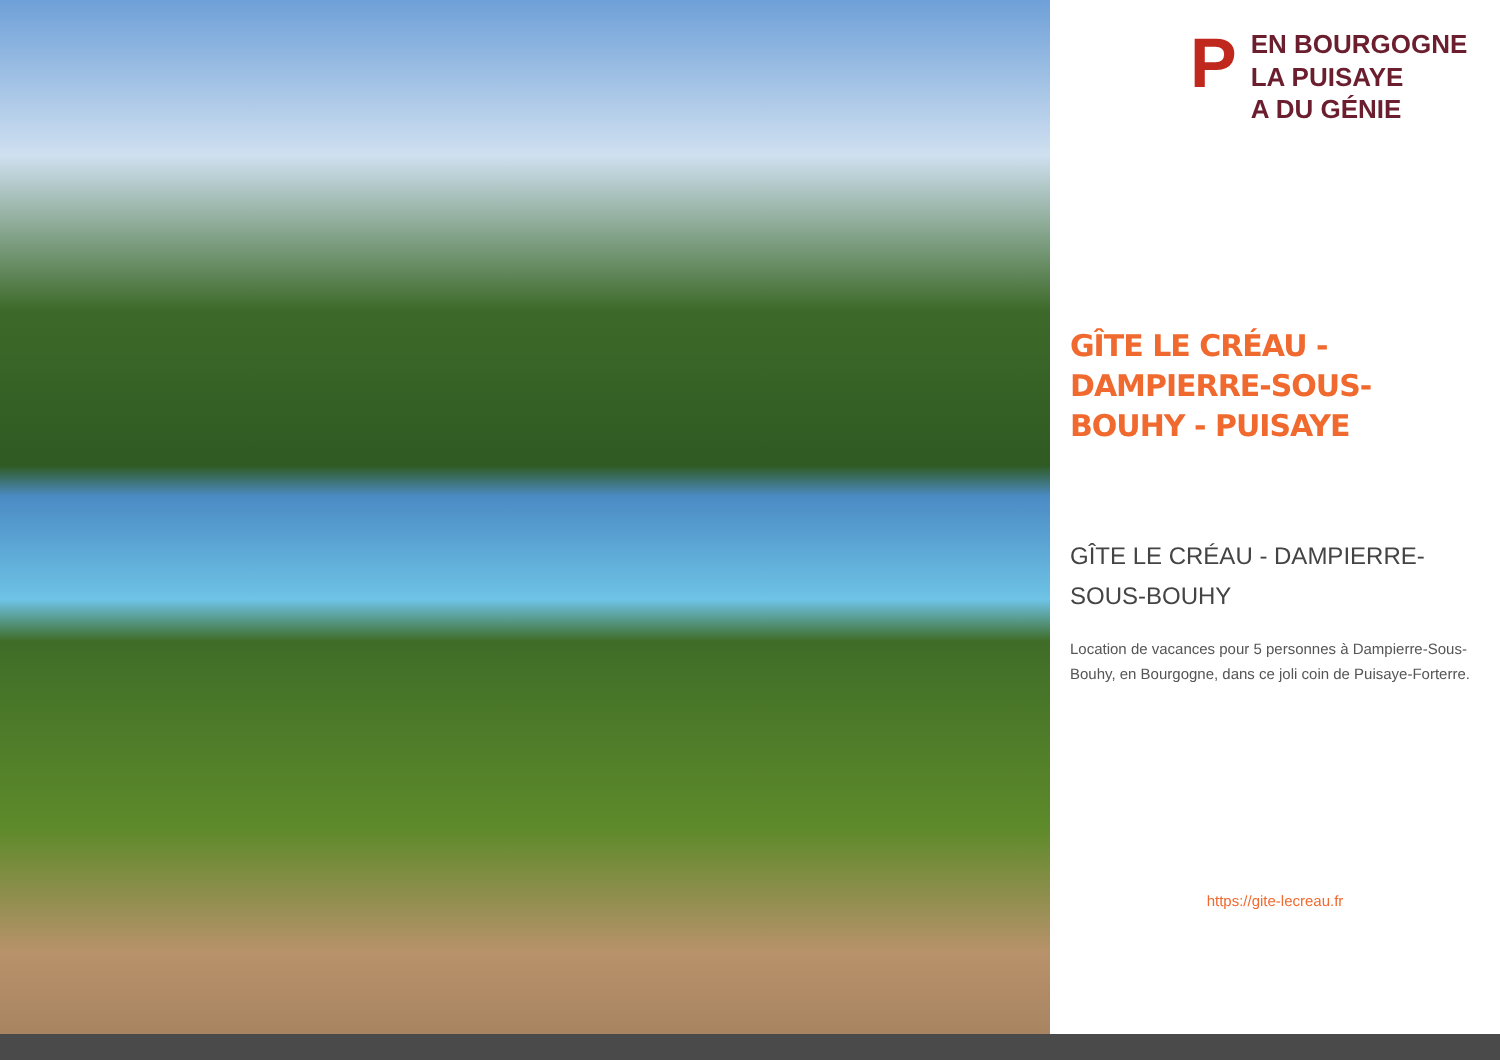PEN BOURGOGNE
LA PUISAYE
A DU GÉNIE
GÎTE LE CRÉAU - DAMPIERRE-SOUS-BOUHY - PUISAYE
GÎTE LE CRÉAU - DAMPIERRE-SOUS-BOUHY
Location de vacances pour 5 personnes à Dampierre-Sous-Bouhy, en Bourgogne, dans ce joli coin de Puisaye-Forterre.
https://gite-lecreau.fr